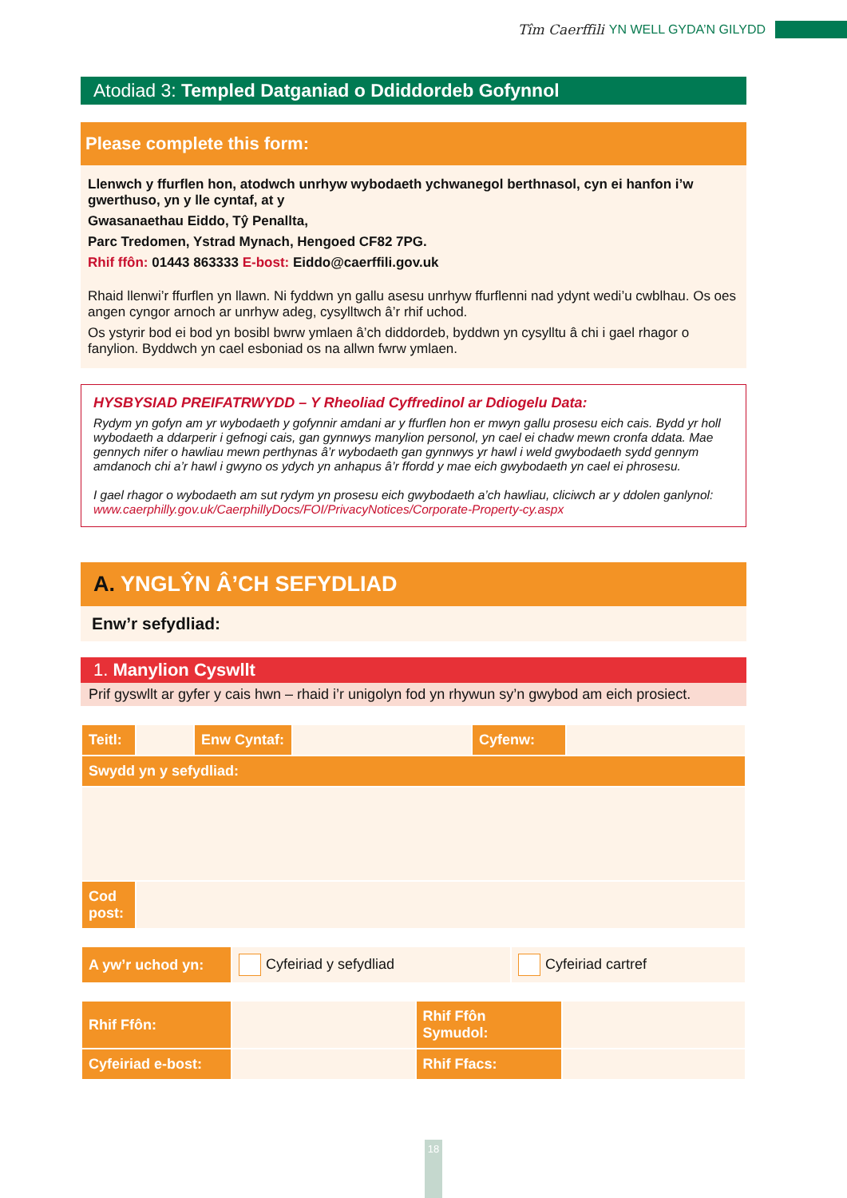Tîm Caerffili YN WELL GYDA’N GILYDD
Atodiad 3: Templed Datganiad o Ddiddordeb Gofynnol
Please complete this form:
Llenwch y ffurflen hon, atodwch unrhyw wybodaeth ychwanegol berthnasol, cyn ei hanfon i’w gwerthuso, yn y lle cyntaf, at y
Gwasanaethau Eiddo, Tŷ Penallta,
Parc Tredomen, Ystrad Mynach, Hengoed CF82 7PG.
Rhif ffôn: 01443 863333 E-bost: Eiddo@caerffili.gov.uk
Rhaid llenwi’r ffurflen yn llawn. Ni fyddwn yn gallu asesu unrhyw ffurflenni nad ydynt wedi’u cwblhau. Os oes angen cyngor arnoch ar unrhyw adeg, cysylltwch â’r rhif uchod.
Os ystyrir bod ei bod yn bosibl bwrw ymlaen â’ch diddordeb, byddwn yn cysylltu â chi i gael rhagor o fanylion. Byddwch yn cael esboniad os na allwn fwrw ymlaen.
HYSBYSIAD PREIFATRWYDD – Y Rheoliad Cyffredinol ar Ddiogelu Data:
Rydym yn gofyn am yr wybodaeth y gofynnir amdani ar y ffurflen hon er mwyn gallu prosesu eich cais. Bydd yr holl wybodaeth a ddarperir i gefnogi cais, gan gynnwys manylion personol, yn cael ei chadw mewn cronfa ddata. Mae gennych nifer o hawliau mewn perthynas â’r wybodaeth gan gynnwys yr hawl i weld gwybodaeth sydd gennym amdanoch chi a’r hawl i gwyno os ydych yn anhapus â’r ffordd y mae eich gwybodaeth yn cael ei phrosesu.
I gael rhagor o wybodaeth am sut rydym yn prosesu eich gwybodaeth a’ch hawliau, cliciwch ar y ddolen ganlynol: www.caerphilly.gov.uk/CaerphillyDocs/FOI/PrivacyNotices/Corporate-Property-cy.aspx
A. YNGLŶN Â’CH SEFYDLIAD
Enw’r sefydliad:
1. Manylion Cyswllt
Prif gyswllt ar gyfer y cais hwn – rhaid i’r unigolyn fod yn rhywun sy’n gwybod am eich prosiect.
| Teitl: | | Enw Cyntaf: | | Cyfenw: | |
| Swydd yn y sefydliad: | | | | | |
| Cod post: | | | | | |
| A yw’r uchod yn: | Cyfeiriad y sefydliad | Cyfeiriad cartref |
| Rhif Ffôn: | | Rhif Ffôn Symudol: | |
| Cyfeiriad e-bost: | | Rhif Ffacs: | |
18